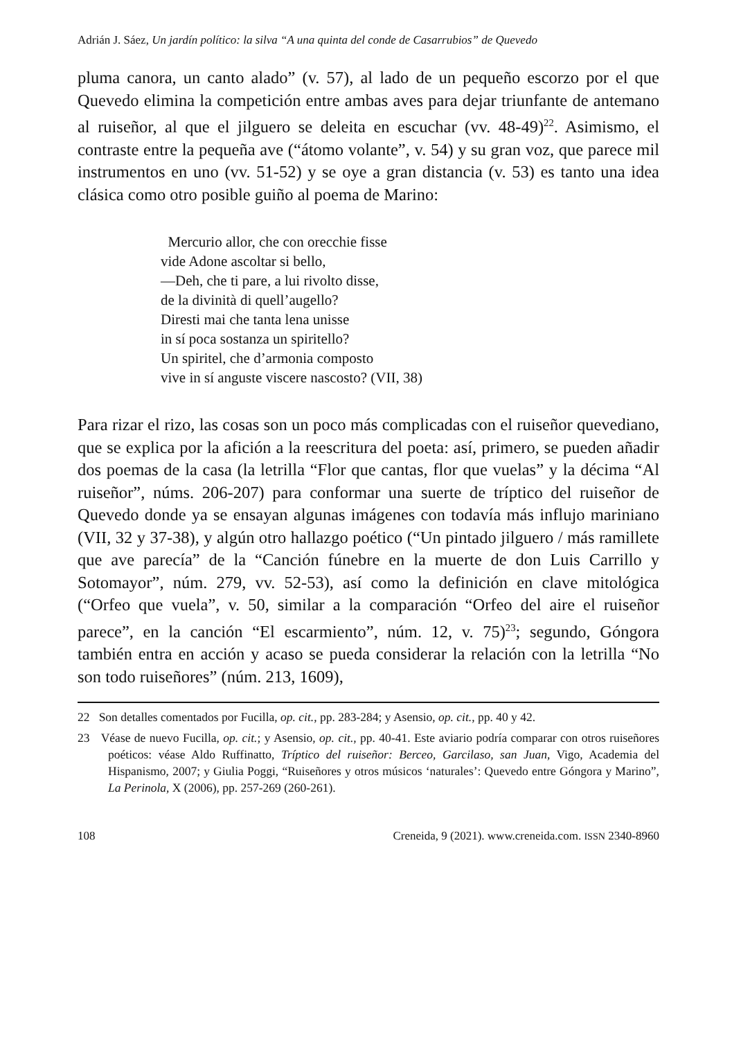Adrián J. Sáez, Un jardín político: la silva “A una quinta del conde de Casarrubios” de Quevedo
pluma canora, un canto alado” (v. 57), al lado de un pequeño escorzo por el que Quevedo elimina la competición entre ambas aves para dejar triunfante de antemano al ruiseñor, al que el jilguero se deleita en escuchar (vv. 48-49)<sup>22</sup>. Asimismo, el contraste entre la pequeña ave (“átomo volante”, v. 54) y su gran voz, que parece mil instrumentos en uno (vv. 51-52) y se oye a gran distancia (v. 53) es tanto una idea clásica como otro posible guiño al poema de Marino:
Mercurio allor, che con orecchie fisse
vide Adone ascoltar si bello,
—Deh, che ti pare, a lui rivolto disse,
de la divinità di quell’augello?
Diresti mai che tanta lena unisse
in sí poca sostanza un spiritello?
Un spiritel, che d’armonia composto
vive in sí anguste viscere nascosto? (VII, 38)
Para rizar el rizo, las cosas son un poco más complicadas con el ruiseñor quevediano, que se explica por la afición a la reescritura del poeta: así, primero, se pueden añadir dos poemas de la casa (la letrilla “Flor que cantas, flor que vuelas” y la décima “Al ruiseñor”, núms. 206-207) para conformar una suerte de tríptico del ruiseñor de Quevedo donde ya se ensayan algunas imágenes con todavía más influjo mariniano (VII, 32 y 37-38), y algún otro hallazgo poético (“Un pintado jilguero / más ramillete que ave parecía” de la “Canción fúnebre en la muerte de don Luis Carrillo y Sotomayor”, núm. 279, vv. 52-53), así como la definición en clave mitológica (“Orfeo que vuela”, v. 50, similar a la comparación “Orfeo del aire el ruiseñor parece”, en la canción “El escarmiento”, núm. 12, v. 75)<sup>23</sup>; segundo, Góngora también entra en acción y acaso se pueda considerar la relación con la letrilla “No son todo ruiseñores” (núm. 213, 1609),
22 Son detalles comentados por Fucilla, op. cit., pp. 283-284; y Asensio, op. cit., pp. 40 y 42.
23 Véase de nuevo Fucilla, op. cit.; y Asensio, op. cit., pp. 40-41. Este aviario podría comparar con otros ruiseñores poéticos: véase Aldo Ruffinatto, Tríptico del ruiseñor: Berceo, Garcilaso, san Juan, Vigo, Academia del Hispanismo, 2007; y Giulia Poggi, “Ruiseñores y otros músicos ‘naturales’: Quevedo entre Góngora y Marino”, La Perinola, X (2006), pp. 257-269 (260-261).
108 Creneida, 9 (2021). www.creneida.com. ISSN 2340-8960